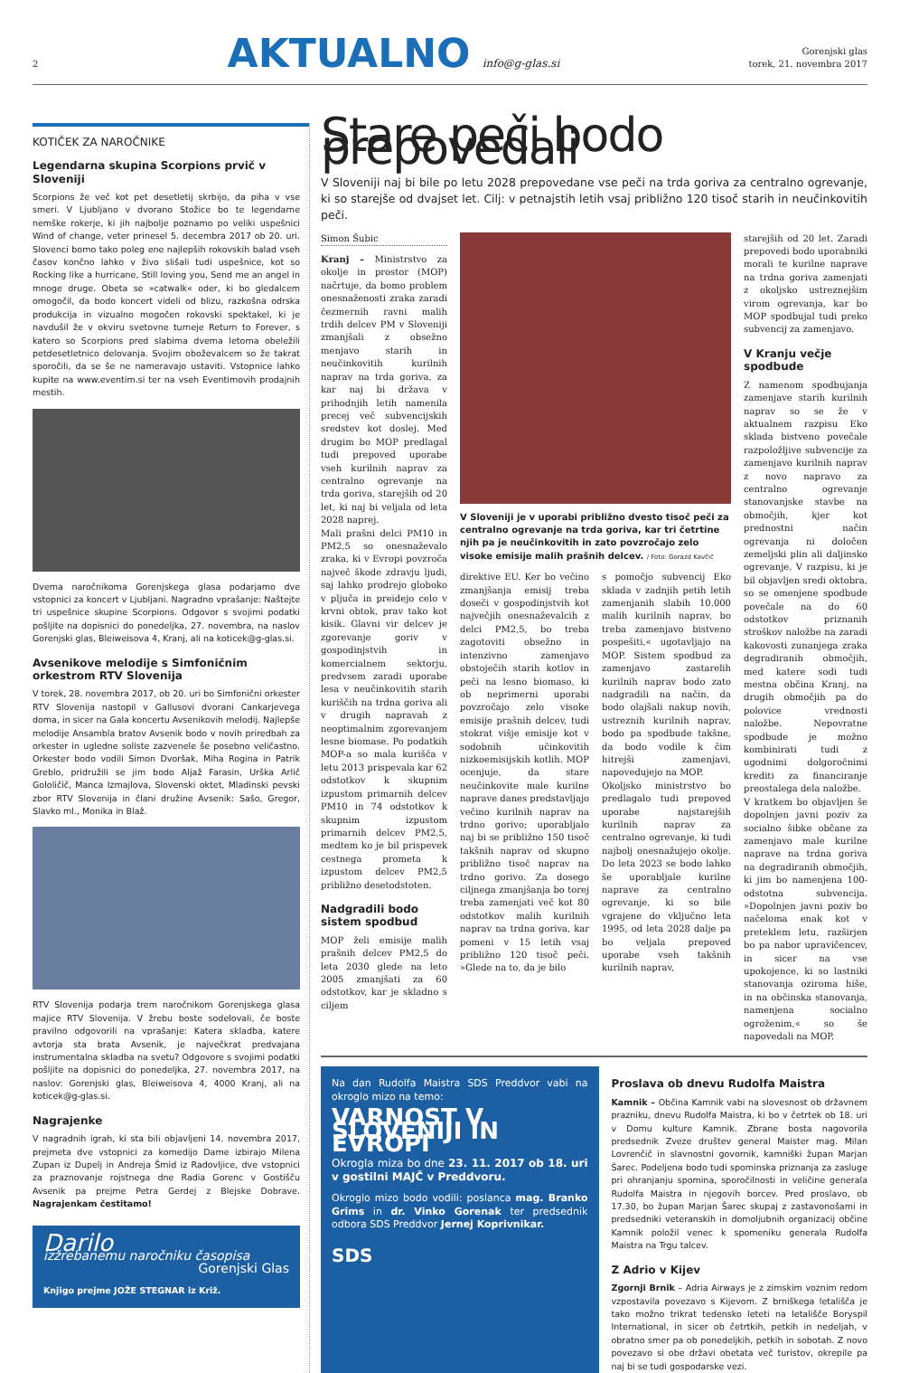2
AKTUALNO info@g-glas.si
Gorenjski glas
torek, 21. novembra 2017
KOTIČEK ZA NAROČNIKE
Legendarna skupina Scorpions prvič v Sloveniji
Scorpions že več kot pet desetletij skrbijo, da piha v vse smeri. V Ljubljano v dvorano Stožice bo te legendarne nemške rokerje, ki jih najbolje poznamo po veliki uspešnici Wind of change, veter prinesel 5. decembra 2017 ob 20. uri. Slovenci bomo tako poleg ene najlepših rokovskih balad vseh časov končno lahko v živo slišali tudi uspešnice, kot so Rocking like a hurricane, Still loving you, Send me an angel in mnoge druge. Obeta se »catwalk« oder, ki bo gledalcem omogočil, da bodo koncert videli od blizu, razkošna odrska produkcija in vizualno mogočen rokovski spektakel, ki je navdušil že v okviru svetovne turneje Return to Forever, s katero so Scorpions pred slabima dvema letoma obeležili petdesetletnico delovanja. Svojim oboževalcem so že takrat sporočili, da se še ne nameravajo ustaviti. Vstopnice lahko kupite na www.eventim.si ter na vseh Eventimovih prodajnih mestih.
Dvema naročnikoma Gorenjskega glasa podarjamo dve vstopnici za koncert v Ljubljani. Nagradno vprašanje: Naštejte tri uspešnice skupine Scorpions. Odgovor s svojimi podatki pošljite na dopisnici do ponedeljka, 27. novembra, na naslov Gorenjski glas, Bleiweisova 4, Kranj, ali na koticek@g-glas.si.
Avsenikove melodije s Simfoničnim orkestrom RTV Slovenija
V torek, 28. novembra 2017, ob 20. uri bo Simfonični orkester RTV Slovenija nastopil v Gallusovi dvorani Cankarjevega doma, in sicer na Gala koncertu Avsenikovih melodij. Najlepše melodije Ansambla bratov Avsenik bodo v novih priredbah za orkester in ugledne soliste zazvenele še posebno veličastno. Orkester bodo vodili Simon Dvoršak, Miha Rogina in Patrik Greblo, pridružili se jim bodo Aljaž Farasin, Urška Arlič Gololičič, Manca Izmajlova, Slovenski oktet, Mladinski pevski zbor RTV Slovenija in člani družine Avsenik: Sašo, Gregor, Slavko ml., Monika in Blaž.
RTV Slovenija podarja trem naročnikom Gorenjskega glasa majice RTV Slovenija. V žrebu boste sodelovali, če boste pravilno odgovorili na vprašanje: Katera skladba, katere avtorja sta brata Avsenik, je največkrat predvajana instrumentalna skladba na svetu? Odgovore s svojimi podatki pošljite na dopisnici do ponedeljka, 27. novembra 2017, na naslov: Gorenjski glas, Bleiweisova 4, 4000 Kranj, ali na koticek@g-glas.si.
Nagrajenke
V nagradnih igrah, ki sta bili objavljeni 14. novembra 2017, prejmeta dve vstopnici za komedijo Dame izbirajo Milena Zupan iz Dupelj in Andreja Šmid iz Radovljice, dve vstopnici za praznovanje rojstnega dne Radia Gorenc v Gostišču Avsenik pa prejme Petra Gerdej z Blejske Dobrave. Nagrajenkam čestitamo!
Darilo
izžrebanemu naročniku časopisa
Gorenjski Glas
Knjigo prejme JOŽE STEGNAR iz Križ.
Stare peči bodo prepovedali
V Sloveniji naj bi bile po letu 2028 prepovedane vse peči na trda goriva za centralno ogrevanje, ki so starejše od dvajset let. Cilj: v petnajstih letih vsaj približno 120 tisoč starih in neučinkovitih peči.
Simon Šubic
Kranj – Ministrstvo za okolje in prostor (MOP) načrtuje, da bomo problem onesnaženosti zraka zaradi čezmernih ravni malih trdih delcev PM v Sloveniji zmanjšali z obsežno menjavo starih in neučinkovitih kurilnih naprav na trda goriva, za kar naj bi država v prihodnjih letih namenila precej več subvencijskih sredstev kot doslej. Med drugim bo MOP predlagal tudi prepoved uporabe vseh kurilnih naprav za centralno ogrevanje na trda goriva, starejših od 20 let, ki naj bi veljala od leta 2028 naprej.
Mali prašni delci PM10 in PM2,5 so onesnaževalo zraka, ki v Evropi povzroča največ škode zdravju ljudi, saj lahko prodrejo globoko v pljuča in preidejo celo v krvni obtok, prav tako kot kisik. Glavni vir delcev je zgorevanje goriv v gospodinjstvih in komercialnem sektorju, predvsem zaradi uporabe lesa v neučinkovitih starih kuriščih na trdna goriva ali v drugih napravah z neoptimalnim zgorevanjem lesne biomase. Po podatkih MOP-a so mala kurišča v letu 2013 prispevala kar 62 odstotkov k skupnim izpustom primarnih delcev PM10 in 74 odstotkov k skupnim izpustom primarnih delcev PM2,5, medtem ko je bil prispevek cestnega prometa k izpustom delcev PM2,5 približno desetodstoten.
Nadgradili bodo sistem spodbud
MOP želi emisije malih prašnih delcev PM2,5 do leta 2030 glede na leto 2005 zmanjšati za 60 odstotkov, kar je skladno s ciljem
V Sloveniji je v uporabi približno dvesto tisoč peči za centralno ogrevanje na trda goriva, kar tri četrtine njih pa je neučinkovitih in zato povzročajo zelo visoke emisije malih prašnih delcev. / Foto: Gorazd Kavčič
direktive EU. Ker bo večino zmanjšanja emisij treba doseči v gospodinjstvih kot največjih onesnaževalcih z delci PM2,5, bo treba zagotoviti obsežno in intenzivno zamenjavo obstoječih starih kotlov in peči na lesno biomaso, ki ob neprimerni uporabi povzročajo zelo visoke emisije prašnih delcev, tudi stokrat višje emisije kot v sodobnih učinkovitih nizkoemisijskih kotlih. MOP ocenjuje, da stare neučinkovite male kurilne naprave danes predstavljajo večino kurilnih naprav na trdno gorivo; uporabljalo naj bi se približno 150 tisoč takšnih naprav od skupno približno tisoč naprav na trdno gorivo. Za dosego ciljnega zmanjšanja bo torej treba zamenjati več kot 80 odstotkov malih kurilnih naprav na trdna goriva, kar pomeni v 15 letih vsaj približno 120 tisoč peči. »Glede na to, da je bilo
s pomočjo subvencij Eko sklada v zadnjih petih letih zamenjanih slabih 10.000 malih kurilnih naprav, bo treba zamenjavo bistveno pospešiti,« ugotavljajo na MOP. Sistem spodbud za zamenjavo zastarelih kurilnih naprav bodo zato nadgradili na način, da bodo olajšali nakup novih, ustreznih kurilnih naprav, bodo pa spodbude takšne, da bodo vodile k čim hitrejši zamenjavi, napovedujejo na MOP.
Okoljsko ministrstvo bo predlagalo tudi prepoved uporabe najstarejših kurilnih naprav za centralno ogrevanje, ki tudi najbolj onesnažujejo okolje. Do leta 2023 se bodo lahko še uporabljale kurilne naprave za centralno ogrevanje, ki so bile vgrajene do vključno leta 1995, od leta 2028 dalje pa bo veljala prepoved uporabe vseh takšnih kurilnih naprav,
starejših od 20 let. Zaradi prepovedi bodo uporabniki morali te kurilne naprave na trdna goriva zamenjati z okoljsko ustreznejšim virom ogrevanja, kar bo MOP spodbujal tudi preko subvencij za zamenjavo.
V Kranju večje spodbude
Z namenom spodbujanja zamenjave starih kurilnih naprav so se že v aktualnem razpisu Eko sklada bistveno povečale razpoložljive subvencije za zamenjavo kurilnih naprav z novo napravo za centralno ogrevanje stanovanjske stavbe na območjih, kjer kot prednostni način ogrevanja ni določen zemeljski plin ali daljinsko ogrevanje. V razpisu, ki je bil objavljen sredi oktobra, so se omenjene spodbude povečale na do 60 odstotkov priznanih stroškov naložbe na zaradi kakovosti zunanjega zraka degradiranih območjih, med katere sodi tudi mestna občina Kranj, na drugih območjih pa do polovice vrednosti naložbe. Nepovratne spodbude je možno kombinirati tudi z ugodnimi dolgoročnimi krediti za financiranje preostalega dela naložbe.
V kratkem bo objavljen še dopolnjen javni poziv za socialno šibke občane za zamenjavo male kurilne naprave na trdna goriva na degradiranih območjih, ki jim bo namenjena 100-odstotna subvencija. »Dopolnjen javni poziv bo načeloma enak kot v preteklem letu, razširjen bo pa nabor upravičencev, in sicer na vse upokojence, ki so lastniki stanovanja oziroma hiše, in na občinska stanovanja, namenjena socialno ogroženim,« so še napovedali na MOP.
Na dan Rudolfa Maistra SDS Preddvor vabi na okroglo mizo na temo:
VARNOST V SLOVENIJI IN EVROPI
Okrogla miza bo dne 23. 11. 2017 ob 18. uri v gostilni MAJČ v Preddvoru.
Okroglo mizo bodo vodili: poslanca mag. Branko Grims in dr. Vinko Gorenak ter predsednik odbora SDS Preddvor Jernej Koprivnikar.
SDS
Proslava ob dnevu Rudolfa Maistra
Kamnik – Občina Kamnik vabi na slovesnost ob državnem prazniku, dnevu Rudolfa Maistra, ki bo v četrtek ob 18. uri v Domu kulture Kamnik. Zbrane bosta nagovorila predsednik Zveze društev general Maister mag. Milan Lovrenčič in slavnostni govornik, kamniški župan Marjan Šarec. Podeljena bodo tudi spominska priznanja za zasluge pri ohranjanju spomina, sporočilnosti in veličine generala Rudolfa Maistra in njegovih borcev. Pred proslavo, ob 17.30, bo župan Marjan Šarec skupaj z zastavonošami in predsedniki veteranskih in domoljubnih organizacij občine Kamnik položil venec k spomeniku generala Rudolfa Maistra na Trgu talcev.
Z Adrio v Kijev
Zgornji Brnik – Adria Airways je z zimskim voznim redom vzpostavila povezavo s Kijevom. Z brniškega letališča je tako možno trikrat tedensko leteti na letališče Boryspil International, in sicer ob četrtkih, petkih in nedeljah, v obratno smer pa ob ponedeljkih, petkih in sobotah. Z novo povezavo si obe državi obetata več turistov, okrepile pa naj bi se tudi gospodarske vezi.